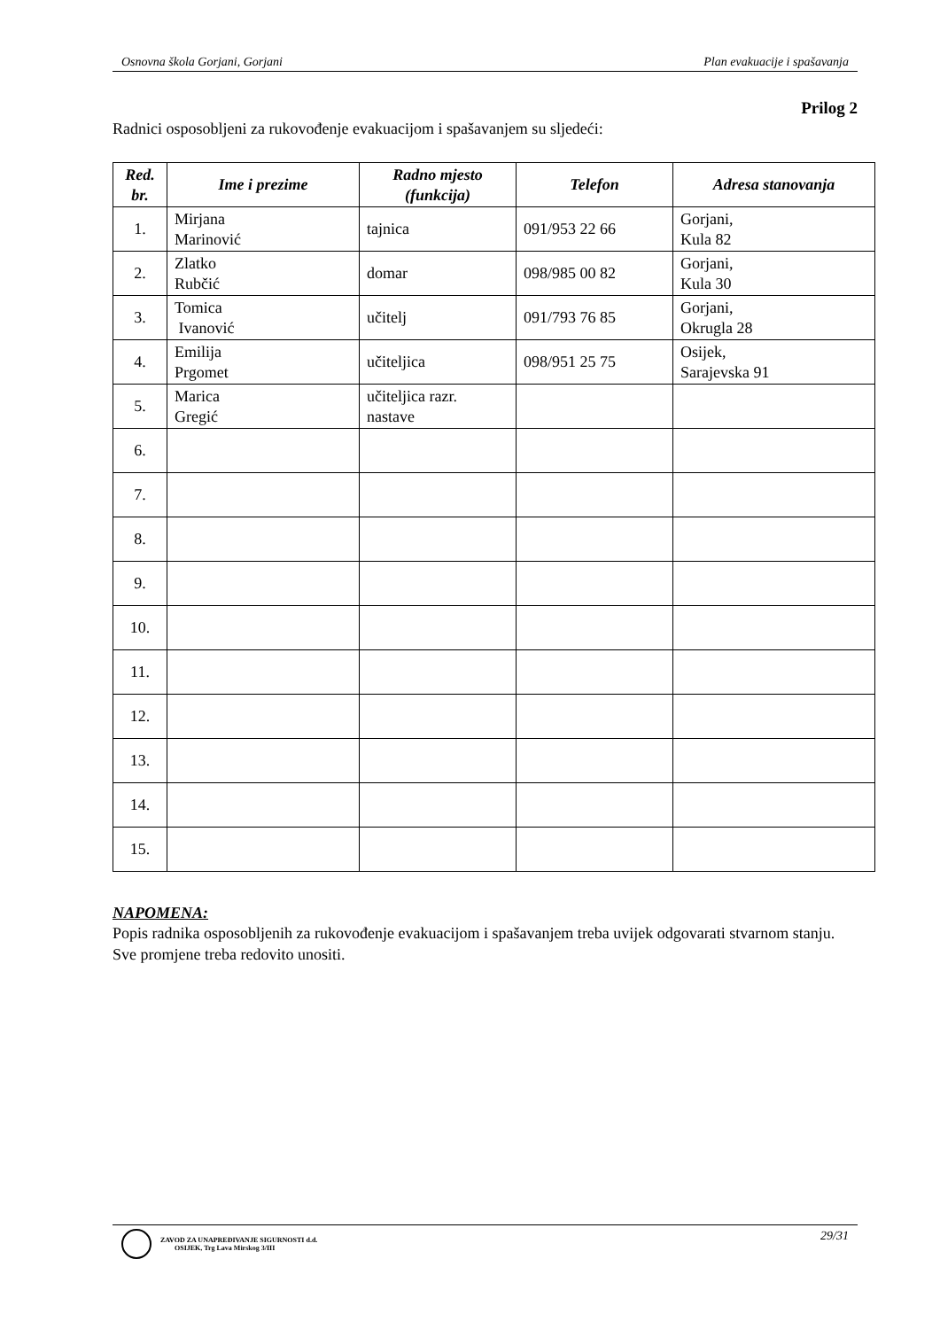Osnovna škola Gorjani, Gorjani Plan evakuacije i spašavanja
Prilog 2
Radnici osposobljeni za rukovođenje evakuacijom i spašavanjem su sljedeći:
| Red. br. | Ime i prezime | Radno mjesto (funkcija) | Telefon | Adresa stanovanja |
| --- | --- | --- | --- | --- |
| 1. | Mirjana Marinović | tajnica | 091/953 22 66 | Gorjani, Kula 82 |
| 2. | Zlatko Rubčić | domar | 098/985 00 82 | Gorjani, Kula 30 |
| 3. | Tomica Ivanović | učitelj | 091/793 76 85 | Gorjani, Okrugla 28 |
| 4. | Emilija Prgomet | učiteljica | 098/951 25 75 | Osijek, Sarajevska 91 |
| 5. | Marica Gregić | učiteljica razr. nastave | | |
| 6. | | | | |
| 7. | | | | |
| 8. | | | | |
| 9. | | | | |
| 10. | | | | |
| 11. | | | | |
| 12. | | | | |
| 13. | | | | |
| 14. | | | | |
| 15. | | | | |
NAPOMENA:
Popis radnika osposobljenih za rukovođenje evakuacijom i spašavanjem treba uvijek odgovarati stvarnom stanju.
Sve promjene treba redovito unositi.
ZAVOD ZA UNAPREĐIVANJE SIGURNOSTI d.d.
OSIJEK, Trg Lava Mirskog 3/III
29/31